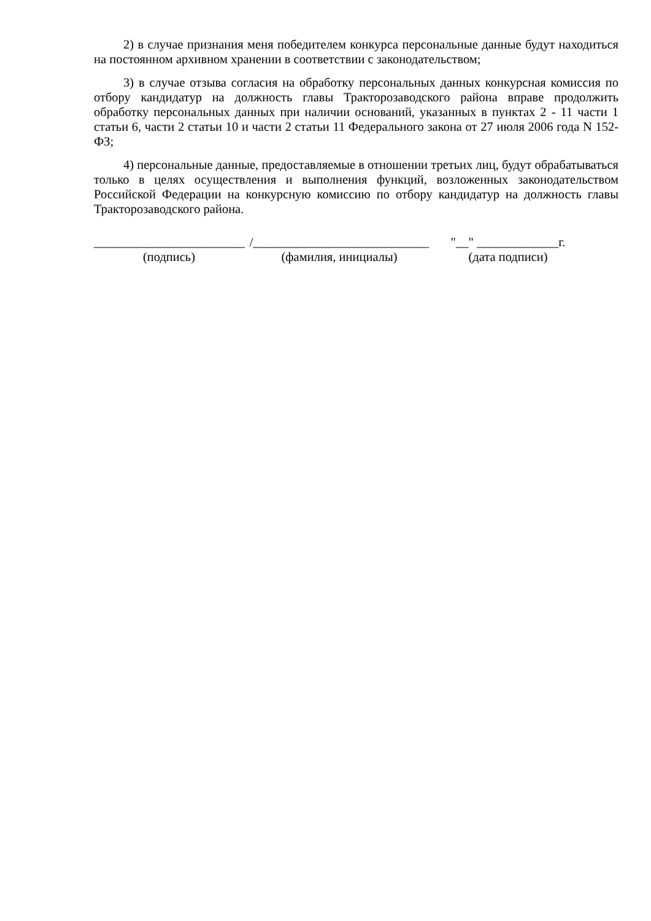2) в случае признания меня победителем конкурса персональные данные будут находиться на постоянном архивном хранении в соответствии с законодательством;
3) в случае отзыва согласия на обработку персональных данных конкурсная комиссия по отбору кандидатур на должность главы Тракторозаводского района вправе продолжить обработку персональных данных при наличии оснований, указанных в пунктах 2 - 11 части 1 статьи 6, части 2 статьи 10 и части 2 статьи 11 Федерального закона от 27 июля 2006 года N 152-ФЗ;
4) персональные данные, предоставляемые в отношении третьих лиц, будут обрабатываться только в целях осуществления и выполнения функций, возложенных законодательством Российской Федерации на конкурсную комиссию по отбору кандидатур на должность главы Тракторозаводского района.
________________________
(подпись)
/____________________________
(фамилия, инициалы)
"__" _____________г.
(дата подписи)